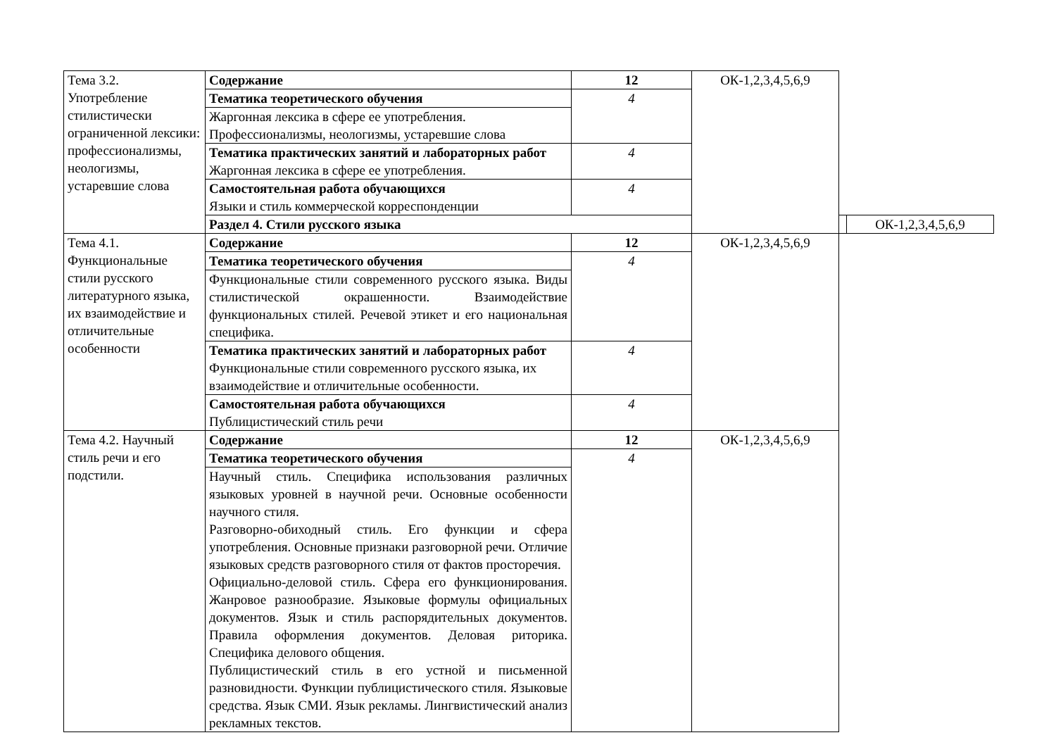| Тема 3.2. Употребление стилистически ограниченной лексики: профессионализмы, неологизмы, устаревшие слова | Содержание | 12 | ОК-1,2,3,4,5,6,9 | | |
| | Тематика теоретического обучения | 4 | | | |
| | Жаргонная лексика в сфере ее употребления. Профессионализмы, неологизмы, устаревшие слова | | | | |
| | Тематика практических занятий и лабораторных работ Жаргонная лексика в сфере ее употребления. | 4 | | | |
| | Самостоятельная работа обучающихся Языки и стиль коммерческой корреспонденции | 4 | | | |
| | Раздел 4. Стили русского языка | | | | ОК-1,2,3,4,5,6,9 |
| Тема 4.1. Функциональные стили русского литературного языка, их взаимодействие и отличительные особенности | Содержание | 12 | ОК-1,2,3,4,5,6,9 | | |
| | Тематика теоретического обучения | 4 | | | |
| | Функциональные стили современного русского языка. Виды стилистической окрашенности. Взаимодействие функциональных стилей. Речевой этикет и его национальная специфика. | | | | |
| | Тематика практических занятий и лабораторных работ Функциональные стили современного русского языка, их взаимодействие и отличительные особенности. | 4 | | | |
| | Самостоятельная работа обучающихся Публицистический стиль речи | 4 | | | |
| Тема 4.2. Научный стиль речи и его подстили. | Содержание | 12 | ОК-1,2,3,4,5,6,9 | | |
| | Тематика теоретического обучения | 4 | | | |
| | Научный стиль. Специфика использования различных языковых уровней в научной речи. Основные особенности научного стиля. Разговорно-обиходный стиль. Его функции и сфера употребления. Основные признаки разговорной речи. Отличие языковых средств разговорного стиля от фактов просторечия. Официально-деловой стиль. Сфера его функционирования. Жанровое разнообразие. Языковые формулы официальных документов. Язык и стиль распорядительных документов. Правила оформления документов. Деловая риторика. Специфика делового общения. Публицистический стиль в его устной и письменной разновидности. Функции публицистического стиля. Языковые средства. Язык СМИ. Язык рекламы. Лингвистический анализ рекламных текстов. | | | | |